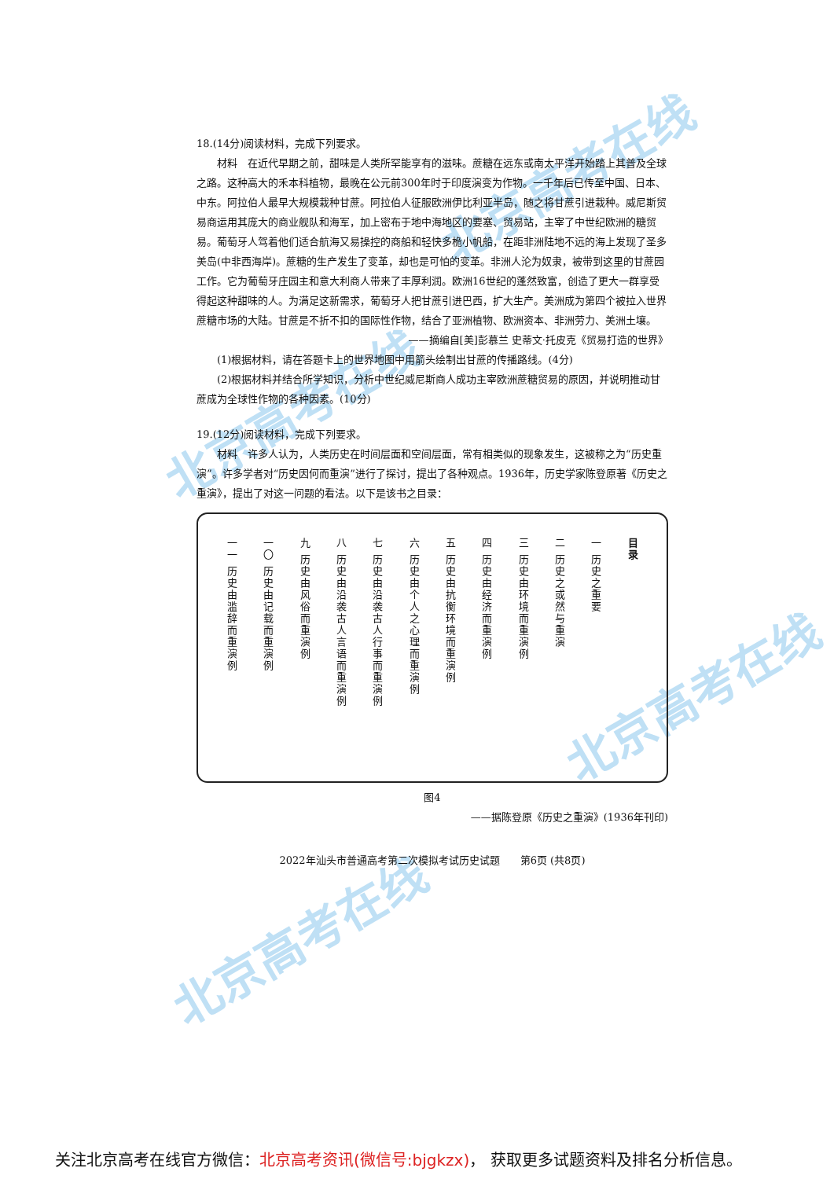北京高考在线
北京高考在线
北京高考在线
北京高考在线
18.(14分)阅读材料，完成下列要求。
材料　在近代早期之前，甜味是人类所罕能享有的滋味。蔗糖在远东或南太平洋开始踏上其普及全球之路。这种高大的禾本科植物，最晚在公元前300年时于印度演变为作物。一千年后已传至中国、日本、中东。阿拉伯人最早大规模栽种甘蔗。阿拉伯人征服欧洲伊比利亚半岛，随之将甘蔗引进栽种。威尼斯贸易商运用其庞大的商业舰队和海军，加上密布于地中海地区的要塞、贸易站，主宰了中世纪欧洲的糖贸易。葡萄牙人驾着他们适合航海又易操控的商船和轻快多桅小帆船，在距非洲陆地不远的海上发现了圣多美岛(中非西海岸)。蔗糖的生产发生了变革，却也是可怕的变革。非洲人沦为奴隶，被带到这里的甘蔗园工作。它为葡萄牙庄园主和意大利商人带来了丰厚利润。欧洲16世纪的蓬然致富，创造了更大一群享受得起这种甜味的人。为满足这新需求，葡萄牙人把甘蔗引进巴西，扩大生产。美洲成为第四个被拉入世界蔗糖市场的大陆。甘蔗是不折不扣的国际性作物，结合了亚洲植物、欧洲资本、非洲劳力、美洲土壤。
——摘编自[美]彭慕兰 史蒂文·托皮克《贸易打造的世界》
(1)根据材料，请在答题卡上的世界地图中用箭头绘制出甘蔗的传播路线。(4分)
(2)根据材料并结合所学知识，分析中世纪威尼斯商人成功主宰欧洲蔗糖贸易的原因，并说明推动甘蔗成为全球性作物的各种因素。(10分)
19.(12分)阅读材料，完成下列要求。
材料　许多人认为，人类历史在时间层面和空间层面，常有相类似的现象发生，这被称之为“历史重演”。许多学者对“历史因何而重演”进行了探讨，提出了各种观点。1936年，历史学家陈登原著《历史之重演》，提出了对这一问题的看法。以下是该书之目录：
目录
一 历史之重要
二 历史之或然与重演
三 历史由环境而重演例
四 历史由经济而重演例
五 历史由抗衡环境而重演例
六 历史由个人之心理而重演例
七 历史由沿袭古人行事而重演例
八 历史由沿袭古人言语而重演例
九 历史由风俗而重演例
一〇 历史由记载而重演例
一一 历史由滥辞而重演例
图4
——据陈登原《历史之重演》(1936年刊印)
2022年汕头市普通高考第二次模拟考试历史试题　　第6页 (共8页)
关注北京高考在线官方微信：北京高考资讯(微信号:bjgkzx)， 获取更多试题资料及排名分析信息。